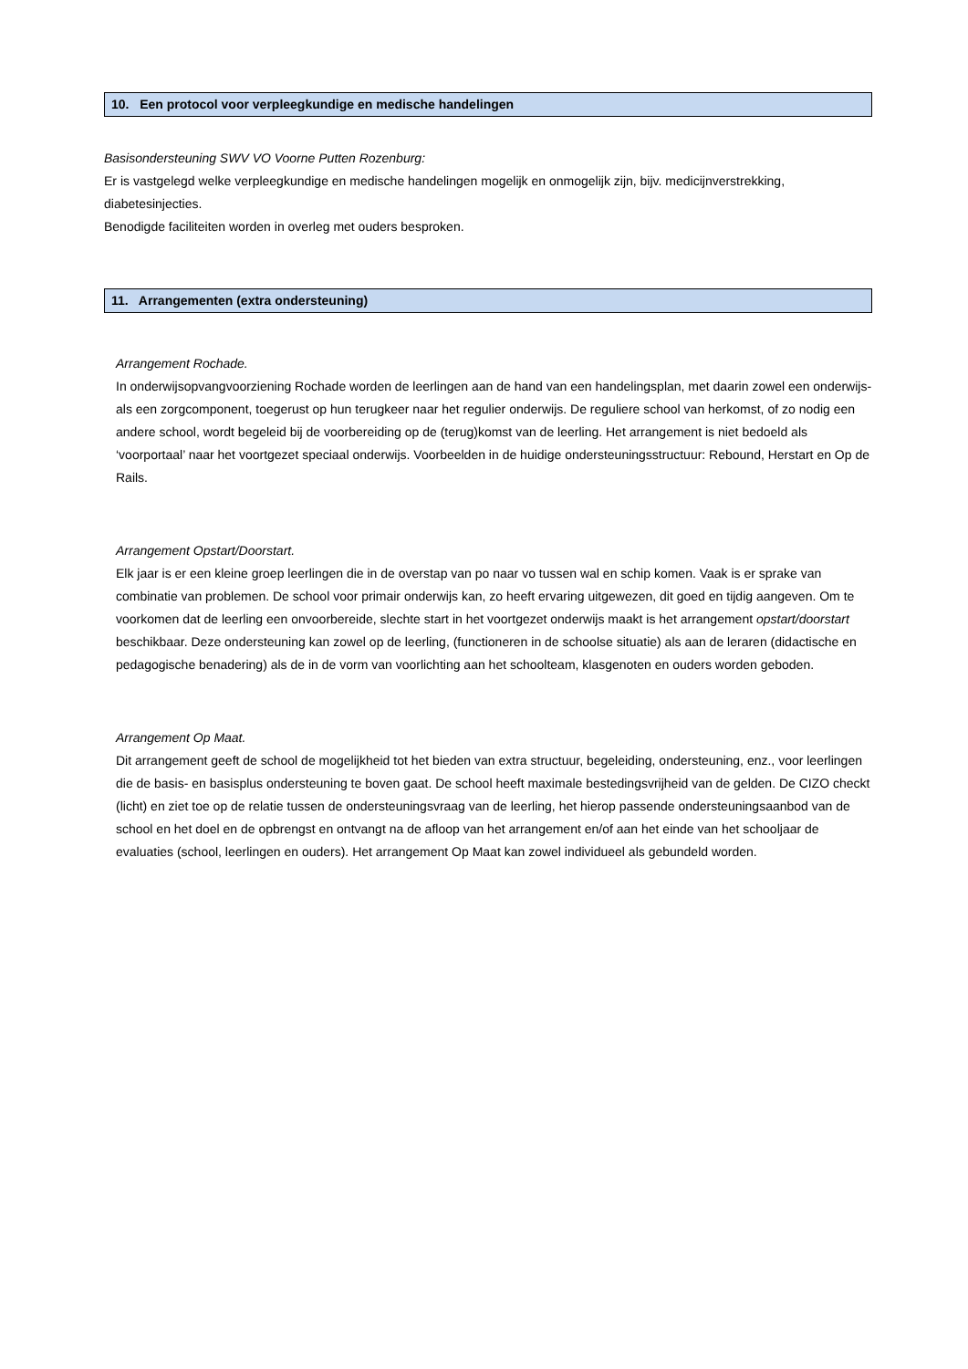10. Een protocol voor verpleegkundige en medische handelingen
Basisondersteuning SWV VO Voorne Putten Rozenburg:
Er is vastgelegd welke verpleegkundige en medische handelingen mogelijk en onmogelijk zijn, bijv. medicijnverstrekking, diabetesinjecties.
Benodigde faciliteiten worden in overleg met ouders besproken.
11. Arrangementen (extra ondersteuning)
Arrangement Rochade.
In onderwijsopvangvoorziening Rochade worden de leerlingen aan de hand van een handelingsplan, met daarin zowel een onderwijs- als een zorgcomponent, toegerust op hun terugkeer naar het regulier onderwijs. De reguliere school van herkomst, of zo nodig een andere school, wordt begeleid bij de voorbereiding op de (terug)komst van de leerling. Het arrangement is niet bedoeld als ‘voorportaal’ naar het voortgezet speciaal onderwijs. Voorbeelden in de huidige ondersteuningsstructuur: Rebound, Herstart en Op de Rails.
Arrangement Opstart/Doorstart.
Elk jaar is er een kleine groep leerlingen die in de overstap van po naar vo tussen wal en schip komen. Vaak is er sprake van combinatie van problemen. De school voor primair onderwijs kan, zo heeft ervaring uitgewezen, dit goed en tijdig aangeven. Om te voorkomen dat de leerling een onvoorbereide, slechte start in het voortgezet onderwijs maakt is het arrangement opstart/doorstart beschikbaar. Deze ondersteuning kan zowel op de leerling, (functioneren in de schoolse situatie) als aan de leraren (didactische en pedagogische benadering) als de in de vorm van voorlichting aan het schoolteam, klasgenoten en ouders worden geboden.
Arrangement Op Maat.
Dit arrangement geeft de school de mogelijkheid tot het bieden van extra structuur, begeleiding, ondersteuning, enz., voor leerlingen die de basis- en basisplus ondersteuning te boven gaat. De school heeft maximale bestedingsvrijheid van de gelden. De CIZO checkt (licht) en ziet toe op de relatie tussen de ondersteuningsvraag van de leerling, het hierop passende ondersteuningsaanbod van de school en het doel en de opbrengst en ontvangt na de afloop van het arrangement en/of aan het einde van het schooljaar de evaluaties (school, leerlingen en ouders). Het arrangement Op Maat kan zowel individueel als gebundeld worden.